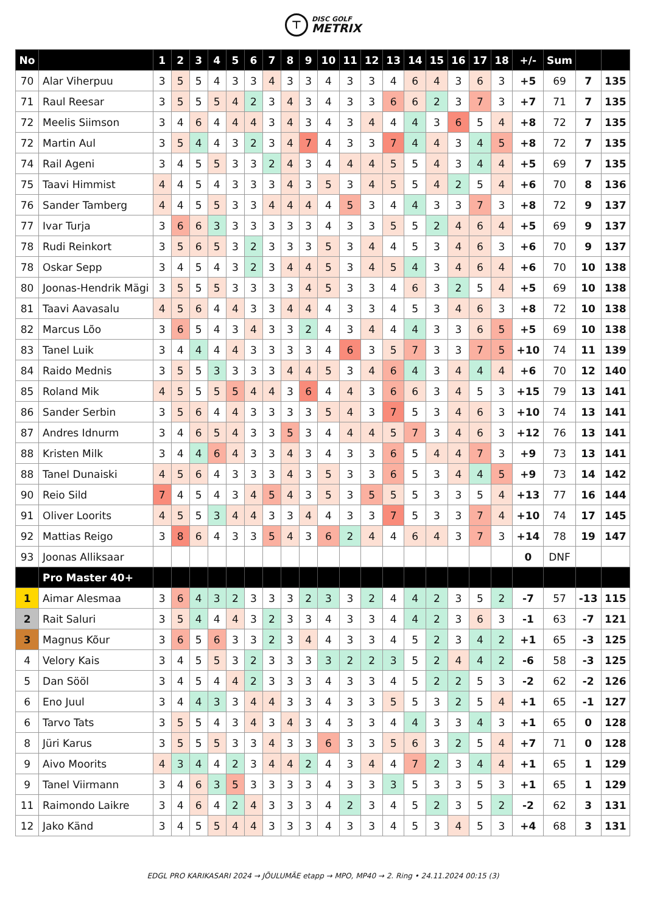⊤
DISC GOLF
METRIX
| No | | 1 | 2 | 3 | 4 | 5 | 6 | 7 | 8 | 9 | 10 | 11 | 12 | 13 | 14 | 15 | 16 | 17 | 18 | +/- | Sum | | |
| --- | --- | --- | --- | --- | --- | --- | --- | --- | --- | --- | --- | --- | --- | --- | --- | --- | --- | --- | --- | --- | --- | --- | --- |
| 70 | Alar Viherpuu | 3 | 5 | 5 | 4 | 3 | 3 | 4 | 3 | 3 | 4 | 3 | 3 | 4 | 6 | 4 | 3 | 6 | 3 | +5 | 69 | 7 | 135 |
| 71 | Raul Reesar | 3 | 5 | 5 | 5 | 4 | 2 | 3 | 4 | 3 | 4 | 3 | 3 | 6 | 6 | 2 | 3 | 7 | 3 | +7 | 71 | 7 | 135 |
| 72 | Meelis Siimson | 3 | 4 | 6 | 4 | 4 | 4 | 3 | 4 | 3 | 4 | 3 | 4 | 4 | 4 | 3 | 6 | 5 | 4 | +8 | 72 | 7 | 135 |
| 72 | Martin Aul | 3 | 5 | 4 | 4 | 3 | 2 | 3 | 4 | 7 | 4 | 3 | 3 | 7 | 4 | 4 | 3 | 4 | 5 | +8 | 72 | 7 | 135 |
| 74 | Rail Ageni | 3 | 4 | 5 | 5 | 3 | 3 | 2 | 4 | 3 | 4 | 4 | 4 | 5 | 5 | 4 | 3 | 4 | 4 | +5 | 69 | 7 | 135 |
| 75 | Taavi Himmist | 4 | 4 | 5 | 4 | 3 | 3 | 3 | 4 | 3 | 5 | 3 | 4 | 5 | 5 | 4 | 2 | 5 | 4 | +6 | 70 | 8 | 136 |
| 76 | Sander Tamberg | 4 | 4 | 5 | 5 | 3 | 3 | 4 | 4 | 4 | 4 | 5 | 3 | 4 | 4 | 3 | 3 | 7 | 3 | +8 | 72 | 9 | 137 |
| 77 | Ivar Turja | 3 | 6 | 6 | 3 | 3 | 3 | 3 | 3 | 3 | 4 | 3 | 3 | 5 | 5 | 2 | 4 | 6 | 4 | +5 | 69 | 9 | 137 |
| 78 | Rudi Reinkort | 3 | 5 | 6 | 5 | 3 | 2 | 3 | 3 | 3 | 5 | 3 | 4 | 4 | 5 | 3 | 4 | 6 | 3 | +6 | 70 | 9 | 137 |
| 78 | Oskar Sepp | 3 | 4 | 5 | 4 | 3 | 2 | 3 | 4 | 4 | 5 | 3 | 4 | 5 | 4 | 3 | 4 | 6 | 4 | +6 | 70 | 10 | 138 |
| 80 | Joonas-Hendrik Mägi | 3 | 5 | 5 | 5 | 3 | 3 | 3 | 3 | 4 | 5 | 3 | 3 | 4 | 6 | 3 | 2 | 5 | 4 | +5 | 69 | 10 | 138 |
| 81 | Taavi Aavasalu | 4 | 5 | 6 | 4 | 4 | 3 | 3 | 4 | 4 | 4 | 3 | 3 | 4 | 5 | 3 | 4 | 6 | 3 | +8 | 72 | 10 | 138 |
| 82 | Marcus Lõo | 3 | 6 | 5 | 4 | 3 | 4 | 3 | 3 | 2 | 4 | 3 | 4 | 4 | 4 | 3 | 3 | 6 | 5 | +5 | 69 | 10 | 138 |
| 83 | Tanel Luik | 3 | 4 | 4 | 4 | 4 | 3 | 3 | 3 | 3 | 4 | 6 | 3 | 5 | 7 | 3 | 3 | 7 | 5 | +10 | 74 | 11 | 139 |
| 84 | Raido Mednis | 3 | 5 | 5 | 3 | 3 | 3 | 3 | 4 | 4 | 5 | 3 | 4 | 6 | 4 | 3 | 4 | 4 | 4 | +6 | 70 | 12 | 140 |
| 85 | Roland Mik | 4 | 5 | 5 | 5 | 5 | 4 | 4 | 3 | 6 | 4 | 4 | 3 | 6 | 6 | 3 | 4 | 5 | 3 | +15 | 79 | 13 | 141 |
| 86 | Sander Serbin | 3 | 5 | 6 | 4 | 4 | 3 | 3 | 3 | 3 | 5 | 4 | 3 | 7 | 5 | 3 | 4 | 6 | 3 | +10 | 74 | 13 | 141 |
| 87 | Andres Idnurm | 3 | 4 | 6 | 5 | 4 | 3 | 3 | 5 | 3 | 4 | 4 | 4 | 5 | 7 | 3 | 4 | 6 | 3 | +12 | 76 | 13 | 141 |
| 88 | Kristen Milk | 3 | 4 | 4 | 6 | 4 | 3 | 3 | 4 | 3 | 4 | 3 | 3 | 6 | 5 | 4 | 4 | 7 | 3 | +9 | 73 | 13 | 141 |
| 88 | Tanel Dunaiski | 4 | 5 | 6 | 4 | 3 | 3 | 3 | 4 | 3 | 5 | 3 | 3 | 6 | 5 | 3 | 4 | 4 | 5 | +9 | 73 | 14 | 142 |
| 90 | Reio Sild | 7 | 4 | 5 | 4 | 3 | 4 | 5 | 4 | 3 | 5 | 3 | 5 | 5 | 5 | 3 | 3 | 5 | 4 | +13 | 77 | 16 | 144 |
| 91 | Oliver Loorits | 4 | 5 | 5 | 3 | 4 | 4 | 3 | 3 | 4 | 4 | 3 | 3 | 7 | 5 | 3 | 3 | 7 | 4 | +10 | 74 | 17 | 145 |
| 92 | Mattias Reigo | 3 | 8 | 6 | 4 | 3 | 3 | 5 | 4 | 3 | 6 | 2 | 4 | 4 | 6 | 4 | 3 | 7 | 3 | +14 | 78 | 19 | 147 |
| 93 | Joonas Alliksaar | | | | | | | | | | | | | | | | | | | 0 | DNF | | |
| | Pro Master 40+ | | | | | | | | | | | | | | | | | | | | | | |
| 1 | Aimar Alesmaa | 3 | 6 | 4 | 3 | 2 | 3 | 3 | 3 | 2 | 3 | 3 | 2 | 4 | 4 | 2 | 3 | 5 | 2 | -7 | 57 | -13 | 115 |
| 2 | Rait Saluri | 3 | 5 | 4 | 4 | 4 | 3 | 2 | 3 | 3 | 4 | 3 | 3 | 4 | 4 | 2 | 3 | 6 | 3 | -1 | 63 | -7 | 121 |
| 3 | Magnus Kõur | 3 | 6 | 5 | 6 | 3 | 3 | 2 | 3 | 4 | 4 | 3 | 3 | 4 | 5 | 2 | 3 | 4 | 2 | +1 | 65 | -3 | 125 |
| 4 | Velory Kais | 3 | 4 | 5 | 5 | 3 | 2 | 3 | 3 | 3 | 3 | 2 | 2 | 3 | 5 | 2 | 4 | 4 | 2 | -6 | 58 | -3 | 125 |
| 5 | Dan Sööl | 3 | 4 | 5 | 4 | 4 | 2 | 3 | 3 | 3 | 4 | 3 | 3 | 4 | 5 | 2 | 2 | 5 | 3 | -2 | 62 | -2 | 126 |
| 6 | Eno Juul | 3 | 4 | 4 | 3 | 3 | 4 | 4 | 3 | 3 | 4 | 3 | 3 | 5 | 5 | 3 | 2 | 5 | 4 | +1 | 65 | -1 | 127 |
| 6 | Tarvo Tats | 3 | 5 | 5 | 4 | 3 | 4 | 3 | 4 | 3 | 4 | 3 | 3 | 4 | 4 | 3 | 3 | 4 | 3 | +1 | 65 | 0 | 128 |
| 8 | Jüri Karus | 3 | 5 | 5 | 5 | 3 | 3 | 4 | 3 | 3 | 6 | 3 | 3 | 5 | 6 | 3 | 2 | 5 | 4 | +7 | 71 | 0 | 128 |
| 9 | Aivo Moorits | 4 | 3 | 4 | 4 | 2 | 3 | 4 | 4 | 2 | 4 | 3 | 4 | 4 | 7 | 2 | 3 | 4 | 4 | +1 | 65 | 1 | 129 |
| 9 | Tanel Viirmann | 3 | 4 | 6 | 3 | 5 | 3 | 3 | 3 | 3 | 4 | 3 | 3 | 3 | 5 | 3 | 3 | 5 | 3 | +1 | 65 | 1 | 129 |
| 11 | Raimondo Laikre | 3 | 4 | 6 | 4 | 2 | 4 | 3 | 3 | 3 | 4 | 2 | 3 | 4 | 5 | 2 | 3 | 5 | 2 | -2 | 62 | 3 | 131 |
| 12 | Jako Känd | 3 | 4 | 5 | 5 | 4 | 4 | 3 | 3 | 3 | 4 | 3 | 3 | 4 | 5 | 3 | 4 | 5 | 3 | +4 | 68 | 3 | 131 |
EDGL PRO KARIKASARI 2024 → JÕULUMÄE etapp → MPO, MP40 → 2. Ring • 24.11.2024 00:15 (3)